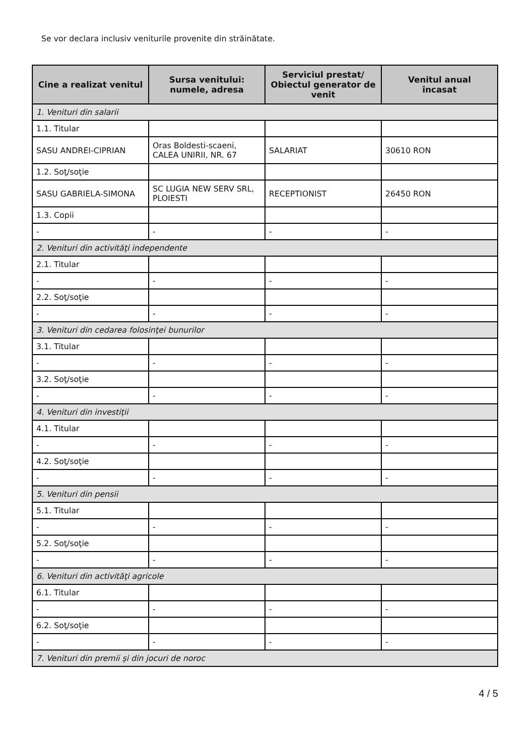Se vor declara inclusiv veniturile provenite din străinătate.
| Cine a realizat venitul | Sursa venitului: numele, adresa | Serviciul prestat/ Obiectul generator de venit | Venitul anual încasat |
| --- | --- | --- | --- |
| 1. Venituri din salarii | | | |
| 1.1. Titular | | | |
| SASU ANDREI-CIPRIAN | Oras Boldesti-scaeni, CALEA UNIRII, NR. 67 | SALARIAT | 30610 RON |
| 1.2. Soţ/soţie | | | |
| SASU GABRIELA-SIMONA | SC LUGIA NEW SERV SRL, PLOIESTI | RECEPTIONIST | 26450 RON |
| 1.3. Copii | | | |
| - | - | - | - |
| 2. Venituri din activităţi independente | | | |
| 2.1. Titular | | | |
| - | - | - | - |
| 2.2. Soţ/soţie | | | |
| - | - | - | - |
| 3. Venituri din cedarea folosinţei bunurilor | | | |
| 3.1. Titular | | | |
| - | - | - | - |
| 3.2. Soţ/soţie | | | |
| - | - | - | - |
| 4. Venituri din investiţii | | | |
| 4.1. Titular | | | |
| - | - | - | - |
| 4.2. Soţ/soţie | | | |
| - | - | - | - |
| 5. Venituri din pensii | | | |
| 5.1. Titular | | | |
| - | - | - | - |
| 5.2. Soţ/soţie | | | |
| - | - | - | - |
| 6. Venituri din activităţi agricole | | | |
| 6.1. Titular | | | |
| - | - | - | - |
| 6.2. Soţ/soţie | | | |
| - | - | - | - |
| 7. Venituri din premii şi din jocuri de noroc | | | |
4 / 5